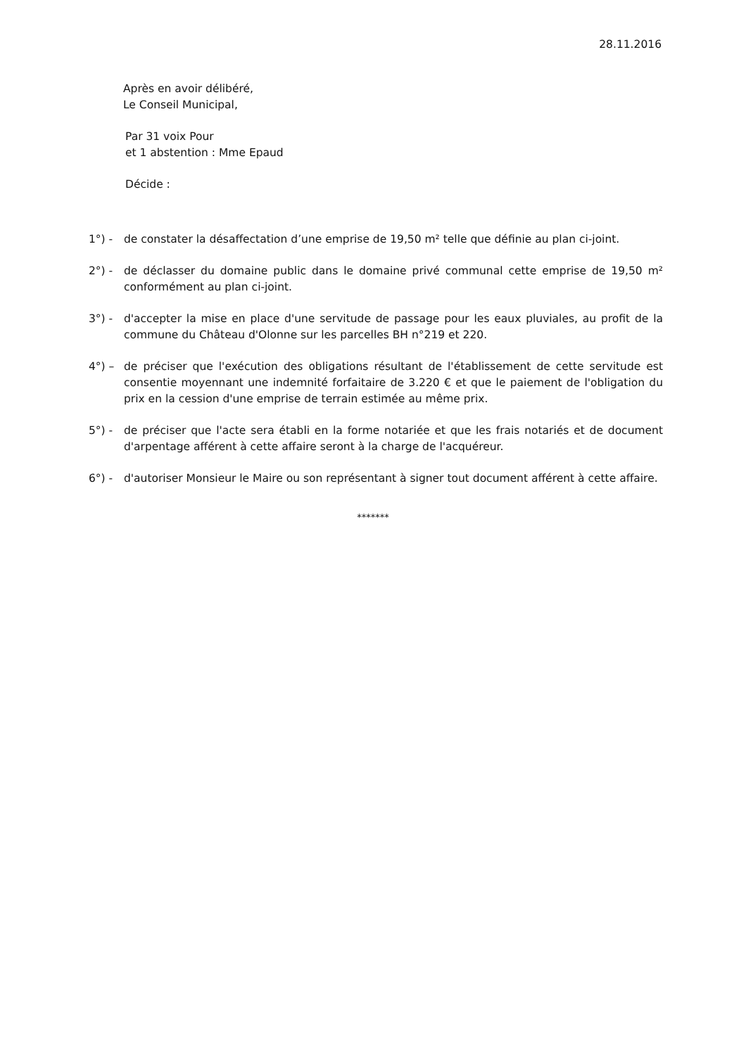28.11.2016
Après en avoir délibéré,
Le Conseil Municipal,
Par 31 voix Pour
et 1 abstention : Mme Epaud
Décide :
1°) - de constater la désaffectation d’une emprise de 19,50 m² telle que définie au plan ci-joint.
2°) - de déclasser du domaine public dans le domaine privé communal cette emprise de 19,50 m² conformément au plan ci-joint.
3°) - d'accepter la mise en place d'une servitude de passage pour les eaux pluviales, au profit de la commune du Château d'Olonne sur les parcelles BH n°219 et 220.
4°) – de préciser que l'exécution des obligations résultant de l'établissement de cette servitude est consentie moyennant une indemnité forfaitaire de 3.220 € et que le paiement de l'obligation du prix en la cession d'une emprise de terrain estimée au même prix.
5°) - de préciser que l'acte sera établi en la forme notariée et que les frais notariés et de document d'arpentage afférent à cette affaire seront à la charge de l'acquéreur.
6°) - d'autoriser Monsieur le Maire ou son représentant à signer tout document afférent à cette affaire.
*******